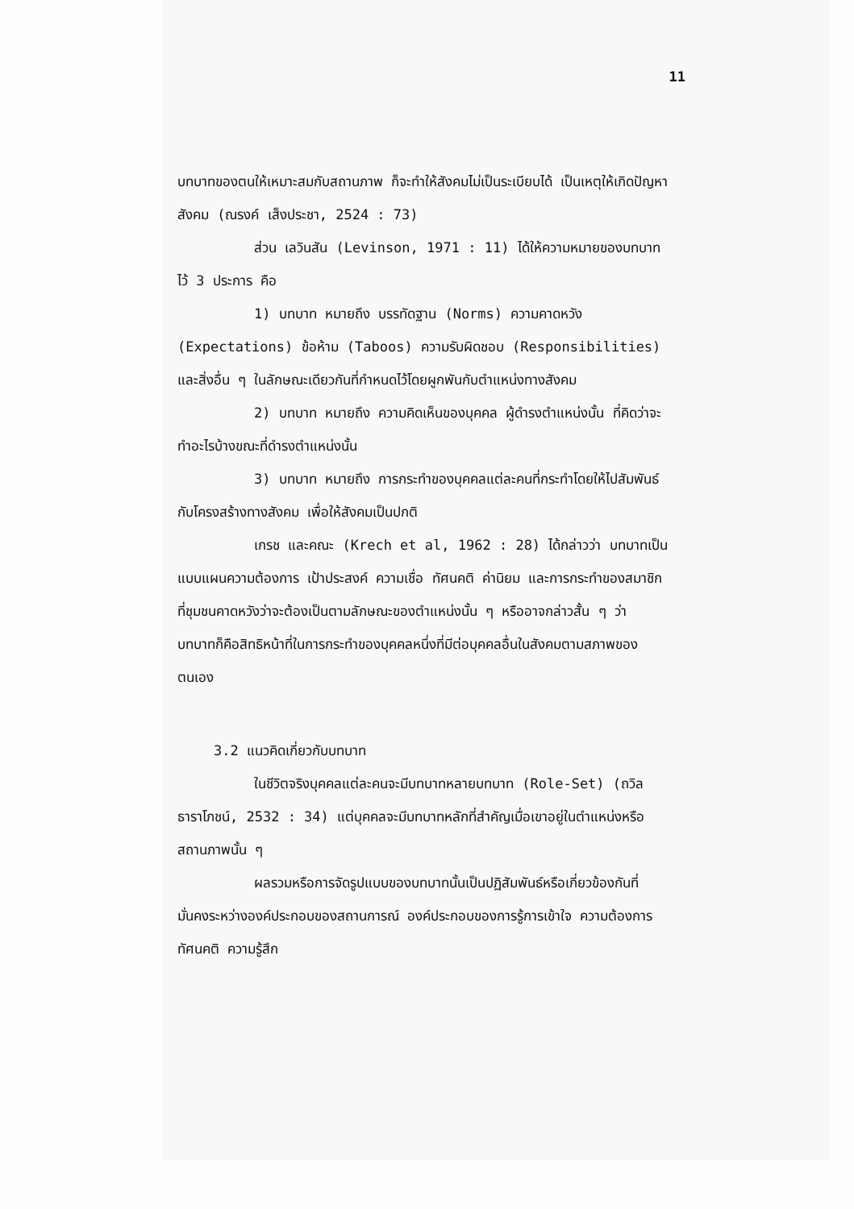11
บทบาทของตนให้เหมาะสมกับสถานภาพ ก็จะทำให้สังคมไม่เป็นระเบียบได้ เป็นเหตุให้เกิดปัญหาสังคม (ณรงค์ เส็งประชา, 2524 : 73)
ส่วน เลวินสัน (Levinson, 1971 : 11) ได้ให้ความหมายของบทบาทไว้ 3 ประการ คือ
1) บทบาท หมายถึง บรรทัดฐาน (Norms) ความคาดหวัง (Expectations) ข้อห้าม (Taboos) ความรับผิดชอบ (Responsibilities) และสิ่งอื่น ๆ ในลักษณะเดียวกันที่กำหนดไว้โดยผูกพันกับตำแหน่งทางสังคม
2) บทบาท หมายถึง ความคิดเห็นของบุคคล ผู้ดำรงตำแหน่งนั้น ที่คิดว่าจะทำอะไรบ้างขณะที่ดำรงตำแหน่งนั้น
3) บทบาท หมายถึง การกระทำของบุคคลแต่ละคนที่กระทำโดยให้ไปสัมพันธ์กับโครงสร้างทางสังคม เพื่อให้สังคมเป็นปกติ
เกรช และคณะ (Krech et al, 1962 : 28) ได้กล่าวว่า บทบาทเป็นแบบแผนความต้องการ เป้าประสงค์ ความเชื่อ ทัศนคติ ค่านิยม และการกระทำของสมาชิกที่ชุมชนคาดหวังว่าจะต้องเป็นตามลักษณะของตำแหน่งนั้น ๆ หรืออาจกล่าวสั้น ๆ ว่า บทบาทก็คือสิทธิหน้าที่ในการกระทำของบุคคลหนึ่งที่มีต่อบุคคลอื่นในสังคมตามสภาพของตนเอง
3.2 แนวคิดเกี่ยวกับบทบาท
ในชีวิตจริงบุคคลแต่ละคนจะมีบทบาทหลายบทบาท (Role-Set) (ถวิล ธาราโภชน์, 2532 : 34) แต่บุคคลจะมีบทบาทหลักที่สำคัญเมื่อเขาอยู่ในตำแหน่งหรือสถานภาพนั้น ๆ
ผลรวมหรือการจัดรูปแบบของบทบาทนั้นเป็นปฏิสัมพันธ์หรือเกี่ยวข้องกันที่มั่นคงระหว่างองค์ประกอบของสถานการณ์ องค์ประกอบของการรู้การเข้าใจ ความต้องการ ทัศนคติ ความรู้สึก